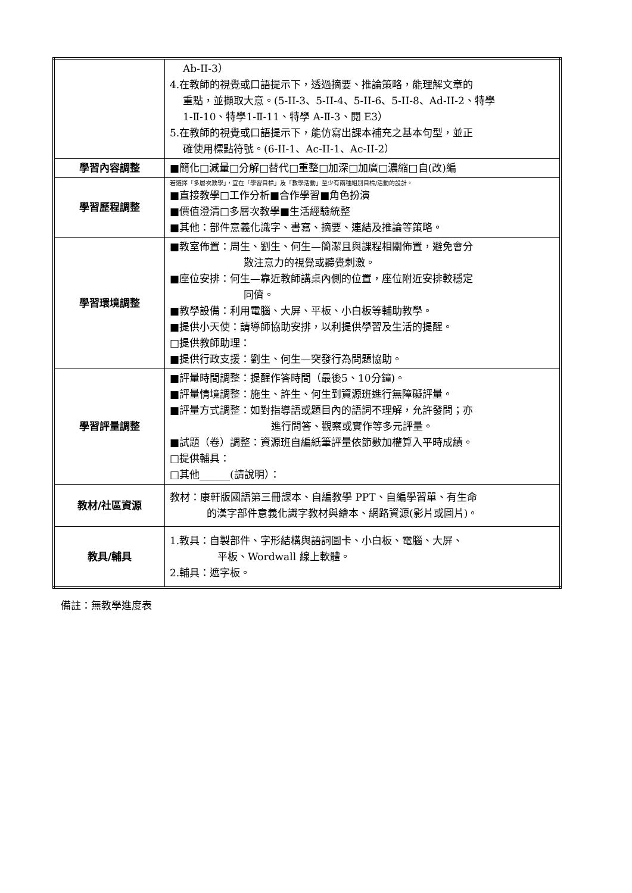| | Ab-II-3） 4.在教師的視覺或口語提示下，透過摘要、推論策略，能理解文章的 重點，並擷取大意。(5-II-3、5-II-4、5-II-6、5-II-8、Ad-II-2、特學 1-Ⅱ-10、特學1-Ⅱ-11、特學 A-Ⅱ-3、閱 E3） 5.在教師的視覺或口語提示下，能仿寫出課本補充之基本句型，並正 確使用標點符號。(6-II-1、Ac-II-1、Ac-II-2） |
| 學習內容調整 | ■簡化□減量□分解□替代□重整□加深□加廣□濃縮□自(改)編 |
| 學習歷程調整 | 若選擇「多層次教學」，宜在「學習目標」及「教學活動」至少有兩種組別目標/活動的設計。 ■直接教學□工作分析■合作學習■角色扮演 ■價值澄清□多層次教學■生活經驗統整 ■其他：部件意義化識字、書寫、摘要、連結及推論等策略。 |
| 學習環境調整 | ■教室佈置：周生、劉生、何生—簡潔且與課程相關佈置，避免會分 散注意力的視覺或聽覺刺激。 ■座位安排：何生—靠近教師講桌內側的位置，座位附近安排較穩定 同儕。 ■教學設備：利用電腦、大屏、平板、小白板等輔助教學。 ■提供小天使：請導師協助安排，以利提供學習及生活的提醒。 □提供教師助理： ■提供行政支援：劉生、何生—突發行為問題協助。 |
| 學習評量調整 | ■評量時間調整：提醒作答時間（最後5、10分鐘)。 ■評量情境調整：施生、許生、何生到資源班進行無障礙評量。 ■評量方式調整：如對指導語或題目內的語詞不理解，允許發問；亦 進行問答、觀察或實作等多元評量。 ■試題（卷）調整：資源班自編紙筆評量依節數加權算入平時成績。 □提供輔具： □其他______(請說明）： |
| 教材/社區資源 | 教材：康軒版國語第三冊課本、自編教學 PPT、自編學習單、有生命 的漢字部件意義化識字教材與繪本、網路資源(影片或圖片)。 |
| 教具/輔具 | 1.教具：自製部件、字形結構與語詞圖卡、小白板、電腦、大屏、 平板、Wordwall 線上軟體。 2.輔具：遮字板。 |
備註：無教學進度表